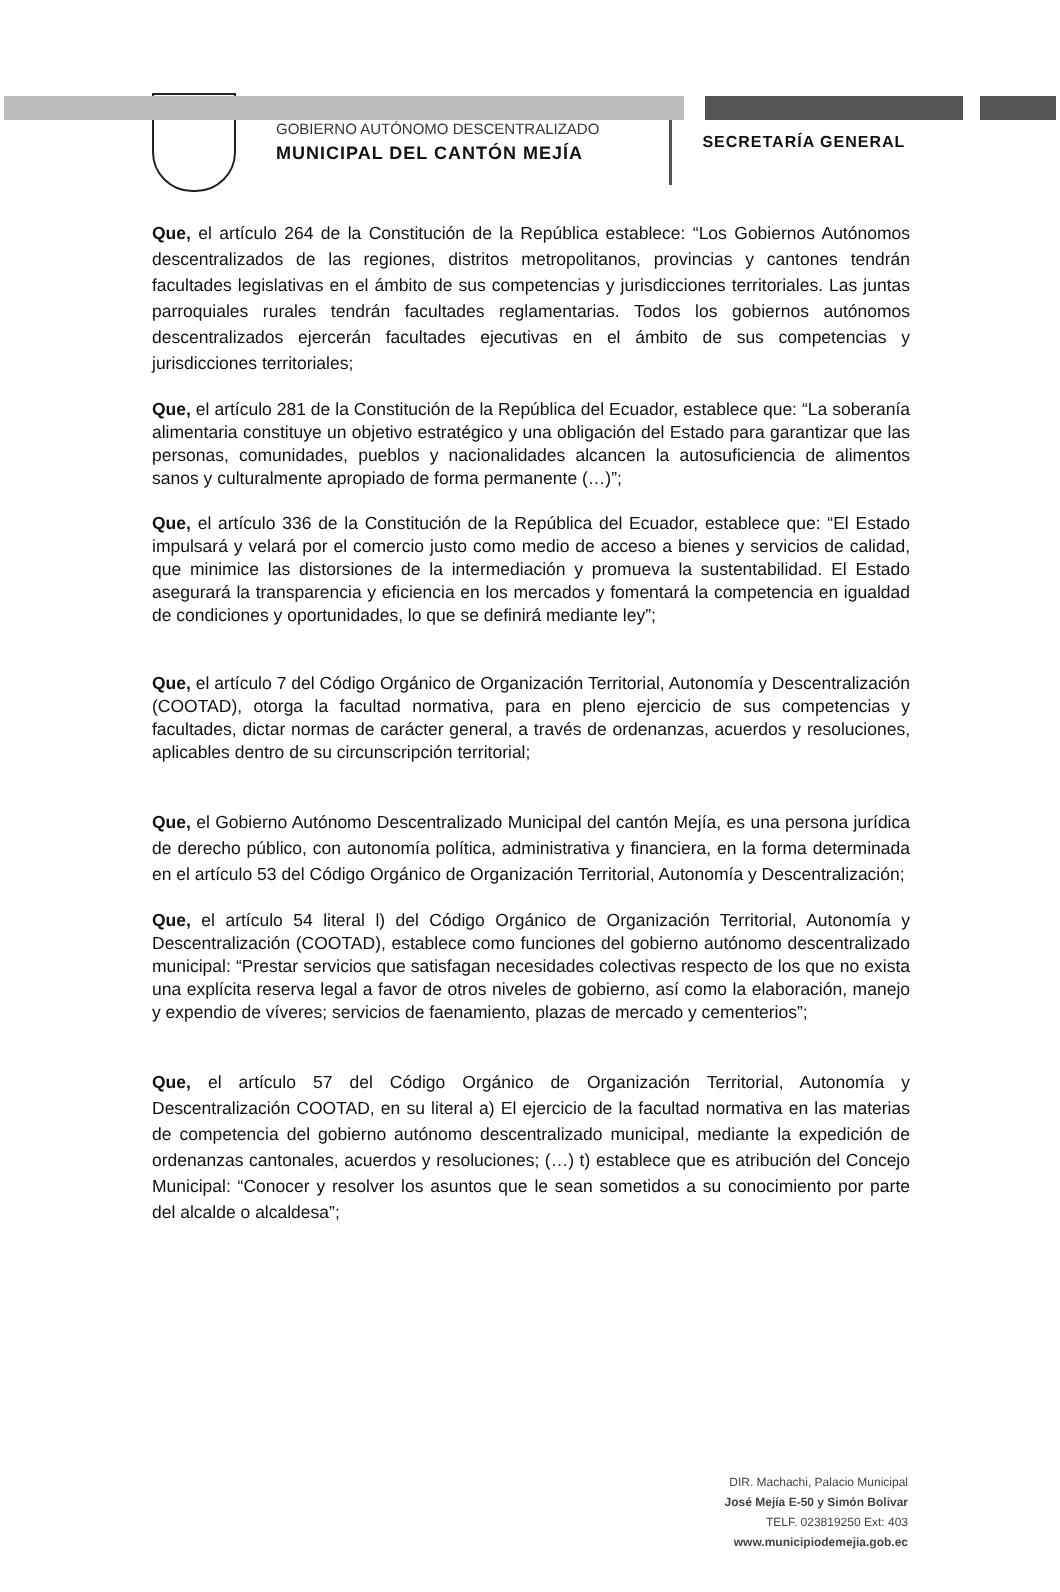GOBIERNO AUTÓNOMO DESCENTRALIZADO
MUNICIPAL DEL CANTÓN MEJÍA
SECRETARÍA GENERAL
Que, el artículo 264 de la Constitución de la República establece: “Los Gobiernos Autónomos descentralizados de las regiones, distritos metropolitanos, provincias y cantones tendrán facultades legislativas en el ámbito de sus competencias y jurisdicciones territoriales. Las juntas parroquiales rurales tendrán facultades reglamentarias. Todos los gobiernos autónomos descentralizados ejercerán facultades ejecutivas en el ámbito de sus competencias y jurisdicciones territoriales;
Que, el artículo 281 de la Constitución de la República del Ecuador, establece que: “La soberanía alimentaria constituye un objetivo estratégico y una obligación del Estado para garantizar que las personas, comunidades, pueblos y nacionalidades alcancen la autosuficiencia de alimentos sanos y culturalmente apropiado de forma permanente (…)”;
Que, el artículo 336 de la Constitución de la República del Ecuador, establece que: “El Estado impulsará y velará por el comercio justo como medio de acceso a bienes y servicios de calidad, que minimice las distorsiones de la intermediación y promueva la sustentabilidad. El Estado asegurará la transparencia y eficiencia en los mercados y fomentará la competencia en igualdad de condiciones y oportunidades, lo que se definirá mediante ley”;
Que, el artículo 7 del Código Orgánico de Organización Territorial, Autonomía y Descentralización (COOTAD), otorga la facultad normativa, para en pleno ejercicio de sus competencias y facultades, dictar normas de carácter general, a través de ordenanzas, acuerdos y resoluciones, aplicables dentro de su circunscripción territorial;
Que, el Gobierno Autónomo Descentralizado Municipal del cantón Mejía, es una persona jurídica de derecho público, con autonomía política, administrativa y financiera, en la forma determinada en el artículo 53 del Código Orgánico de Organización Territorial, Autonomía y Descentralización;
Que, el artículo 54 literal l) del Código Orgánico de Organización Territorial, Autonomía y Descentralización (COOTAD), establece como funciones del gobierno autónomo descentralizado municipal: “Prestar servicios que satisfagan necesidades colectivas respecto de los que no exista una explícita reserva legal a favor de otros niveles de gobierno, así como la elaboración, manejo y expendio de víveres; servicios de faenamiento, plazas de mercado y cementerios”;
Que, el artículo 57 del Código Orgánico de Organización Territorial, Autonomía y Descentralización COOTAD, en su literal a) El ejercicio de la facultad normativa en las materias de competencia del gobierno autónomo descentralizado municipal, mediante la expedición de ordenanzas cantonales, acuerdos y resoluciones; (…) t) establece que es atribución del Concejo Municipal: “Conocer y resolver los asuntos que le sean sometidos a su conocimiento por parte del alcalde o alcaldesa”;
DIR. Machachi, Palacio Municipal
José Mejía E-50 y Simón Bolivar
TELF. 023819250 Ext: 403
www.municipiodemejia.gob.ec